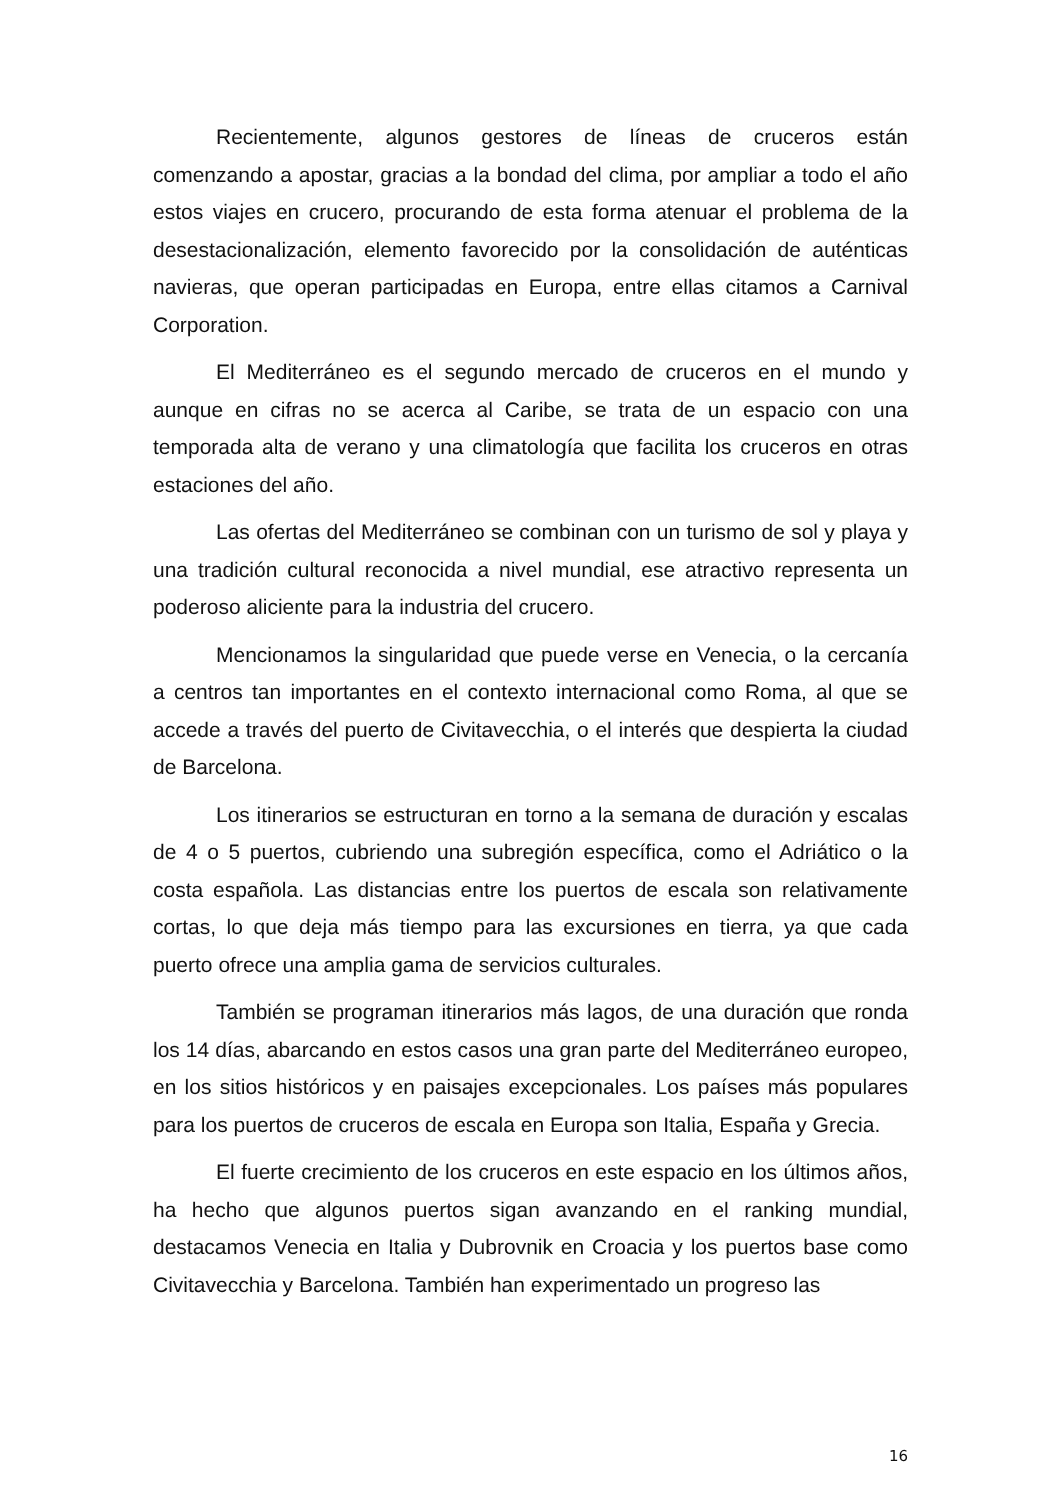Recientemente, algunos gestores de líneas de cruceros están comenzando a apostar, gracias a la bondad del clima, por ampliar a todo el año estos viajes en crucero, procurando de esta forma atenuar el problema de la desestacionalización, elemento favorecido por la consolidación de auténticas navieras, que operan participadas en Europa, entre ellas citamos a Carnival Corporation.
El Mediterráneo es el segundo mercado de cruceros en el mundo y aunque en cifras no se acerca al Caribe, se trata de un espacio con una temporada alta de verano y una climatología que facilita los cruceros en otras estaciones del año.
Las ofertas del Mediterráneo se combinan con un turismo de sol y playa y una tradición cultural reconocida a nivel mundial, ese atractivo representa un poderoso aliciente para la industria del crucero.
Mencionamos la singularidad que puede verse en Venecia, o la cercanía a centros tan importantes en el contexto internacional como Roma, al que se accede a través del puerto de Civitavecchia, o el interés que despierta la ciudad de Barcelona.
Los itinerarios se estructuran en torno a la semana de duración y escalas de 4 o 5 puertos, cubriendo una subregión específica, como el Adriático o la costa española. Las distancias entre los puertos de escala son relativamente cortas, lo que deja más tiempo para las excursiones en tierra, ya que cada puerto ofrece una amplia gama de servicios culturales.
También se programan itinerarios más lagos, de una duración que ronda los 14 días, abarcando en estos casos una gran parte del Mediterráneo europeo, en los sitios históricos y en paisajes excepcionales. Los países más populares para los puertos de cruceros de escala en Europa son Italia, España y Grecia.
El fuerte crecimiento de los cruceros en este espacio en los últimos años, ha hecho que algunos puertos sigan avanzando en el ranking mundial, destacamos Venecia en Italia y Dubrovnik en Croacia y los puertos base como Civitavecchia y Barcelona. También han experimentado un progreso las
16